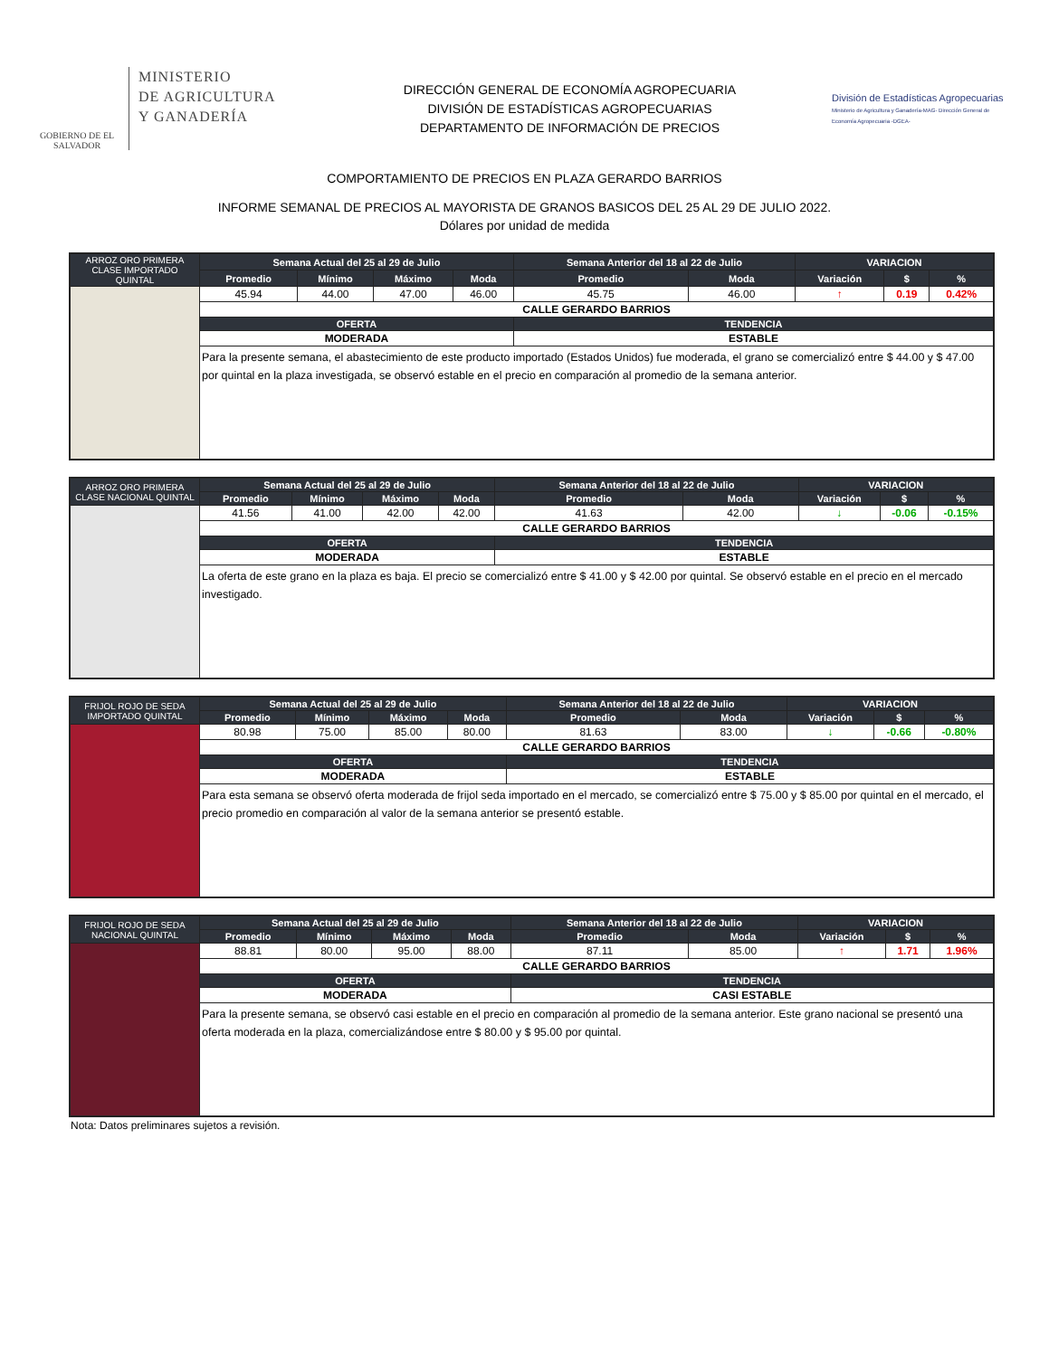GOBIERNO DE EL SALVADOR
MINISTERIO
DE AGRICULTURA
Y GANADERÍA
DIRECCIÓN GENERAL DE ECONOMÍA AGROPECUARIA
DIVISIÓN DE ESTADÍSTICAS AGROPECUARIAS
DEPARTAMENTO DE INFORMACIÓN DE PRECIOS
División de Estadísticas Agropecuarias
Ministerio de Agricultura y Ganadería-MAG- Dirección General de Economía Agropecuaria -DGEA-
COMPORTAMIENTO DE PRECIOS EN PLAZA GERARDO BARRIOS
INFORME SEMANAL DE PRECIOS AL MAYORISTA DE GRANOS BASICOS DEL 25 AL 29 DE JULIO 2022.
Dólares por unidad de medida
| ARROZ ORO PRIMERA CLASE IMPORTADO QUINTAL | Semana Actual del 25 al 29 de Julio | | | | Semana Anterior del 18 al 22 de Julio | | VARIACION | | |
| --- | --- | --- | --- | --- | --- | --- | --- | --- | --- |
| | Promedio | Mínimo | Máximo | Moda | Promedio | Moda | Variación | $ | % |
| | 45.94 | 44.00 | 47.00 | 46.00 | 45.75 | 46.00 | ↑ | 0.19 | 0.42% |
| | CALLE GERARDO BARRIOS | | | | | | | | |
| | OFERTA | | | | TENDENCIA | | | | |
| | MODERADA | | | | ESTABLE | | | | |
| | Para la presente semana, el abastecimiento de este producto importado (Estados Unidos) fue moderada, el grano se comercializó entre $ 44.00 y $ 47.00 por quintal en la plaza investigada, se observó estable en el precio en comparación al promedio de la semana anterior. | | | | | | | | |
| ARROZ ORO PRIMERA CLASE NACIONAL QUINTAL | Semana Actual del 25 al 29 de Julio | | | | Semana Anterior del 18 al 22 de Julio | | VARIACION | | |
| --- | --- | --- | --- | --- | --- | --- | --- | --- | --- |
| | Promedio | Mínimo | Máximo | Moda | Promedio | Moda | Variación | $ | % |
| | 41.56 | 41.00 | 42.00 | 42.00 | 41.63 | 42.00 | ↓ | -0.06 | -0.15% |
| | CALLE GERARDO BARRIOS | | | | | | | | |
| | OFERTA | | | | TENDENCIA | | | | |
| | MODERADA | | | | ESTABLE | | | | |
| | La oferta de este grano en la plaza es baja. El precio se comercializó entre $ 41.00 y $ 42.00 por quintal. Se observó estable en el precio en el mercado investigado. | | | | | | | | |
| FRIJOL ROJO DE SEDA IMPORTADO QUINTAL | Semana Actual del 25 al 29 de Julio | | | | Semana Anterior del 18 al 22 de Julio | | VARIACION | | |
| --- | --- | --- | --- | --- | --- | --- | --- | --- | --- |
| | Promedio | Mínimo | Máximo | Moda | Promedio | Moda | Variación | $ | % |
| | 80.98 | 75.00 | 85.00 | 80.00 | 81.63 | 83.00 | ↓ | -0.66 | -0.80% |
| | CALLE GERARDO BARRIOS | | | | | | | | |
| | OFERTA | | | | TENDENCIA | | | | |
| | MODERADA | | | | ESTABLE | | | | |
| | Para esta semana se observó oferta moderada de frijol seda importado en el mercado, se comercializó entre $ 75.00 y $ 85.00 por quintal en el mercado, el precio promedio en comparación al valor de la semana anterior se presentó estable. | | | | | | | | |
| FRIJOL ROJO DE SEDA NACIONAL QUINTAL | Semana Actual del 25 al 29 de Julio | | | | Semana Anterior del 18 al 22 de Julio | | VARIACION | | |
| --- | --- | --- | --- | --- | --- | --- | --- | --- | --- |
| | Promedio | Mínimo | Máximo | Moda | Promedio | Moda | Variación | $ | % |
| | 88.81 | 80.00 | 95.00 | 88.00 | 87.11 | 85.00 | ↑ | 1.71 | 1.96% |
| | CALLE GERARDO BARRIOS | | | | | | | | |
| | OFERTA | | | | TENDENCIA | | | | |
| | MODERADA | | | | CASI ESTABLE | | | | |
| | Para la presente semana, se observó casi estable en el precio en comparación al promedio de la semana anterior. Este grano nacional se presentó una oferta moderada en la plaza, comercializándose entre $ 80.00 y $ 95.00 por quintal. | | | | | | | | |
Nota: Datos preliminares sujetos a revisión.